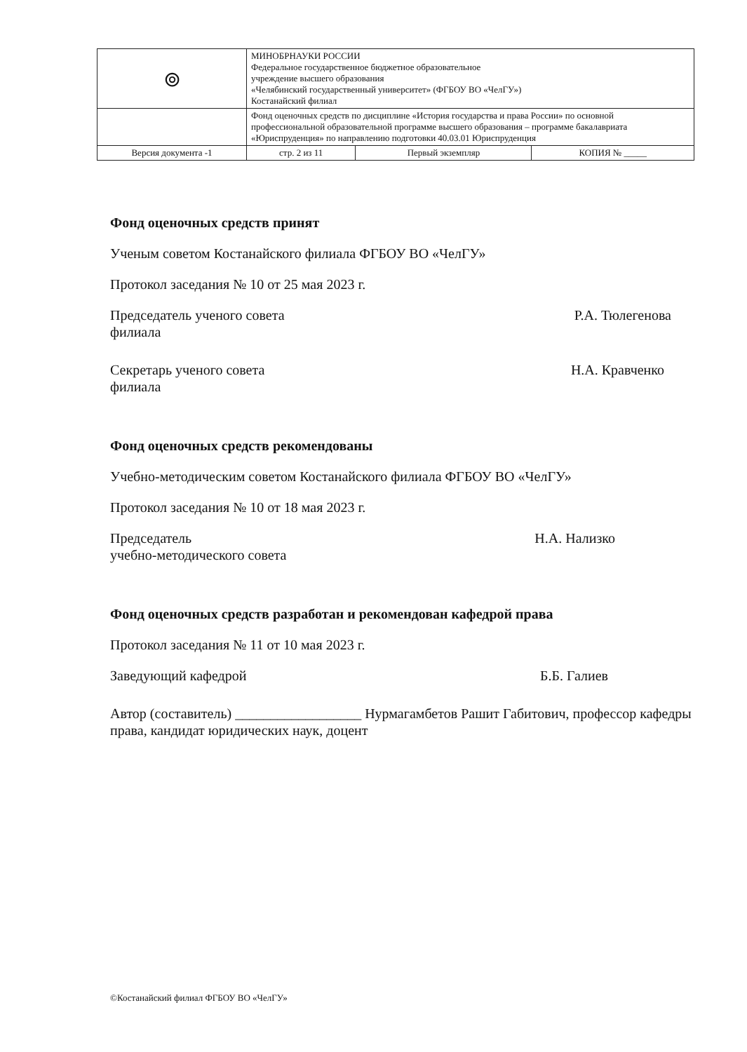| ⊚ | МИНОБРНАУКИ РОССИИ Федеральное государственное бюджетное образовательное учреждение высшего образования «Челябинский государственный университет» (ФГБОУ ВО «ЧелГУ») Костанайский филиал | | |
| | Фонд оценочных средств по дисциплине «История государства и права России» по основной профессиональной образовательной программе высшего образования – программе бакалавриата «Юриспруденция» по направлению подготовки 40.03.01 Юриспруденция | | |
| Версия документа -1 | стр. 2 из 11 | Первый экземпляр | КОПИЯ № _____ |
Фонд оценочных средств принят
Ученым советом Костанайского филиала ФГБОУ ВО «ЧелГУ»
Протокол заседания № 10 от 25 мая 2023 г.
Председатель ученого совета
филиала Р.А. Тюлегенова
Секретарь ученого совета
филиала Н.А. Кравченко
Фонд оценочных средств рекомендованы
Учебно-методическим советом Костанайского филиала ФГБОУ ВО «ЧелГУ»
Протокол заседания № 10 от 18 мая 2023 г.
Председатель
учебно-методического совета Н.А. Нализко
Фонд оценочных средств разработан и рекомендован кафедрой права
Протокол заседания № 11 от 10 мая 2023 г.
Заведующий кафедрой Б.Б. Галиев
Автор (составитель) __________________ Нурмагамбетов Рашит Габитович, профессор кафедры права, кандидат юридических наук, доцент
©Костанайский филиал ФГБОУ ВО «ЧелГУ»